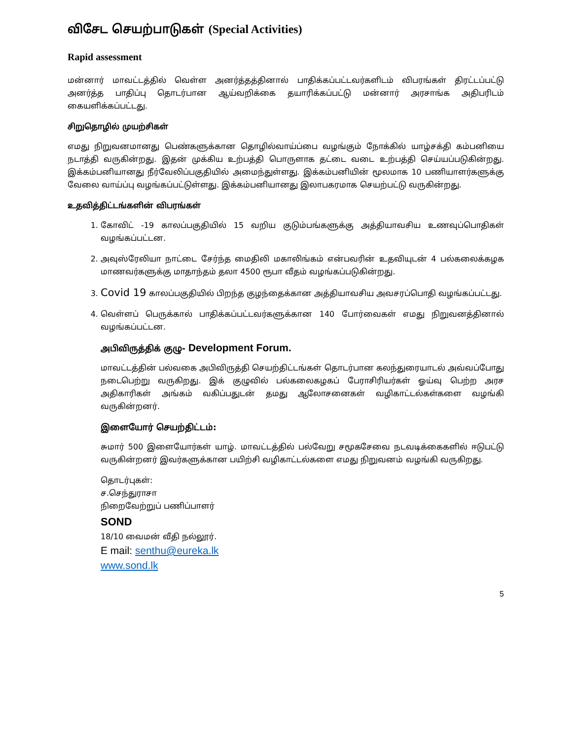விசேட செயற்பாடுகள் (Special Activities)
Rapid assessment
மன்னார் மாவட்டத்தில் வெள்ள அனர்த்தத்தினால் பாதிக்கப்பட்டவர்களிடம் விபரங்கள் திரட்டப்பட்டு அனர்த்த பாதிப்பு தொடர்பான ஆய்வறிக்கை தயாரிக்கப்பட்டு மன்னார் அரசாங்க அதிபரிடம் கையளிக்கப்பட்டது.
சிறுதொழில் முயற்சிகள்
எமது நிறுவனமானது பெண்களுக்கான தொழில்வாய்ப்பை வழங்கும் நோக்கில் யாழ்சக்தி கம்பனியை நடாத்தி வருகின்றது. இதன் முக்கிய உற்பத்தி பொருளாக தட்டை வடை உற்பத்தி செய்யப்படுகின்றது. இக்கம்பனியானது நீர்வேலிப்பகுதியில் அமைந்துள்ளது. இக்கம்பனியின் மூலமாக 10 பணியாளர்களுக்கு வேலை வாய்ப்பு வழங்கப்பட்டுள்ளது. இக்கம்பனியானது இலாபகரமாக செயற்பட்டு வருகின்றது.
உதவித்திட்டங்களின் விபரங்கள்
1. கோவிட் -19 காலப்பகுதியில் 15 வறிய குடும்பங்களுக்கு அத்தியாவசிய உணவுப்பொதிகள் வழங்கப்பட்டன.
2. அவுஸ்ரேலியா நாட்டை சேர்ந்த மைதிலி மகாலிங்கம் என்பவரின் உதவியுடன் 4 பல்கலைக்கழக மாணவர்களுக்கு மாதாந்தம் தலா 4500 ரூபா வீதம் வழங்கப்படுகின்றது.
3. Covid 19 காலப்பகுதியில் பிறந்த குழந்தைக்கான அத்தியாவசிய அவசரப்பொதி வழங்கப்பட்டது.
4. வெள்ளப் பெருக்கால் பாதிக்கப்பட்டவர்களுக்கான 140 போர்வைகள் எமது நிறுவனத்தினால் வழங்கப்பட்டன.
அபிவிருத்திக் குழு- Development Forum.
மாவட்டத்தின் பல்வகை அபிவிருத்தி செயற்திட்டங்கள் தொடர்பான கலந்துரையாடல் அவ்வப்போது நடைபெற்று வருகிறது. இக் குழுவில் பல்கலைகழகப் பேராசிரியர்கள் ஓய்வு பெற்ற அரச அதிகாரிகள் அங்கம் வகிப்பதுடன் தமது ஆலோசனைகள் வழிகாட்டல்கள்களை வழங்கி வருகின்றனர்.
இளையோர் செயற்திட்டம்:
சுமார் 500 இளையோர்கள் யாழ். மாவட்டத்தில் பல்வேறு சமூகசேவை நடவடிக்கைகளில் ஈடுபட்டு வருகின்றனர் இவர்களுக்கான பயிற்சி வழிகாட்டல்களை எமது நிறுவனம் வழங்கி வருகிறது.
தொடர்புகள்:
ச.செந்துராசா
நிறைவேற்றுப் பணிப்பாளர்
SOND
18/10 வைமன் வீதி நல்லூர்.
E mail: senthu@eureka.lk
www.sond.lk
5